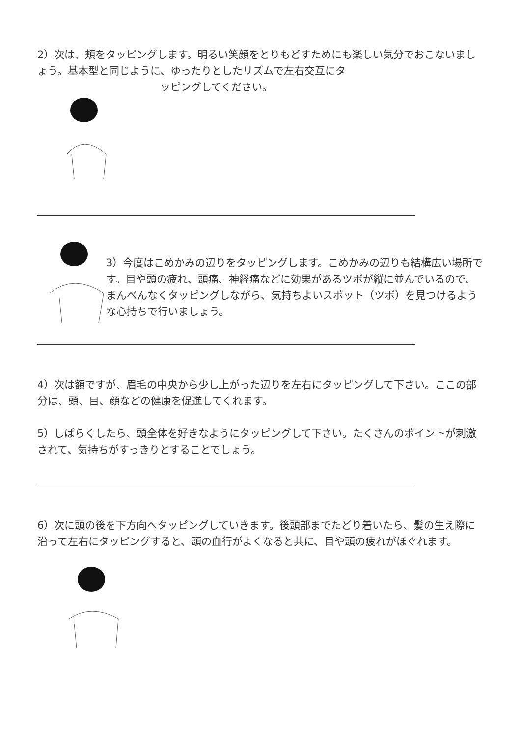2）次は、頬をタッピングします。明るい笑顔をとりもどすためにも楽しい気分でおこないましょう。基本型と同じように、ゆったりとしたリズムで左右交互にタ
ッピングしてください。
3）今度はこめかみの辺りをタッピングします。こめかみの辺りも結構広い場所です。目や頭の疲れ、頭痛、神経痛などに効果があるツボが縦に並んでいるので、まんべんなくタッピングしながら、気持ちよいスポット（ツボ）を見つけるような心持ちで行いましょう。
4）次は額ですが、眉毛の中央から少し上がった辺りを左右にタッピングして下さい。ここの部分は、頭、目、顔などの健康を促進してくれます。
5）しばらくしたら、頭全体を好きなようにタッピングして下さい。たくさんのポイントが刺激されて、気持ちがすっきりとすることでしょう。
6）次に頭の後を下方向へタッピングしていきます。後頭部までたどり着いたら、髪の生え際に沿って左右にタッピングすると、頭の血行がよくなると共に、目や頭の疲れがほぐれます。